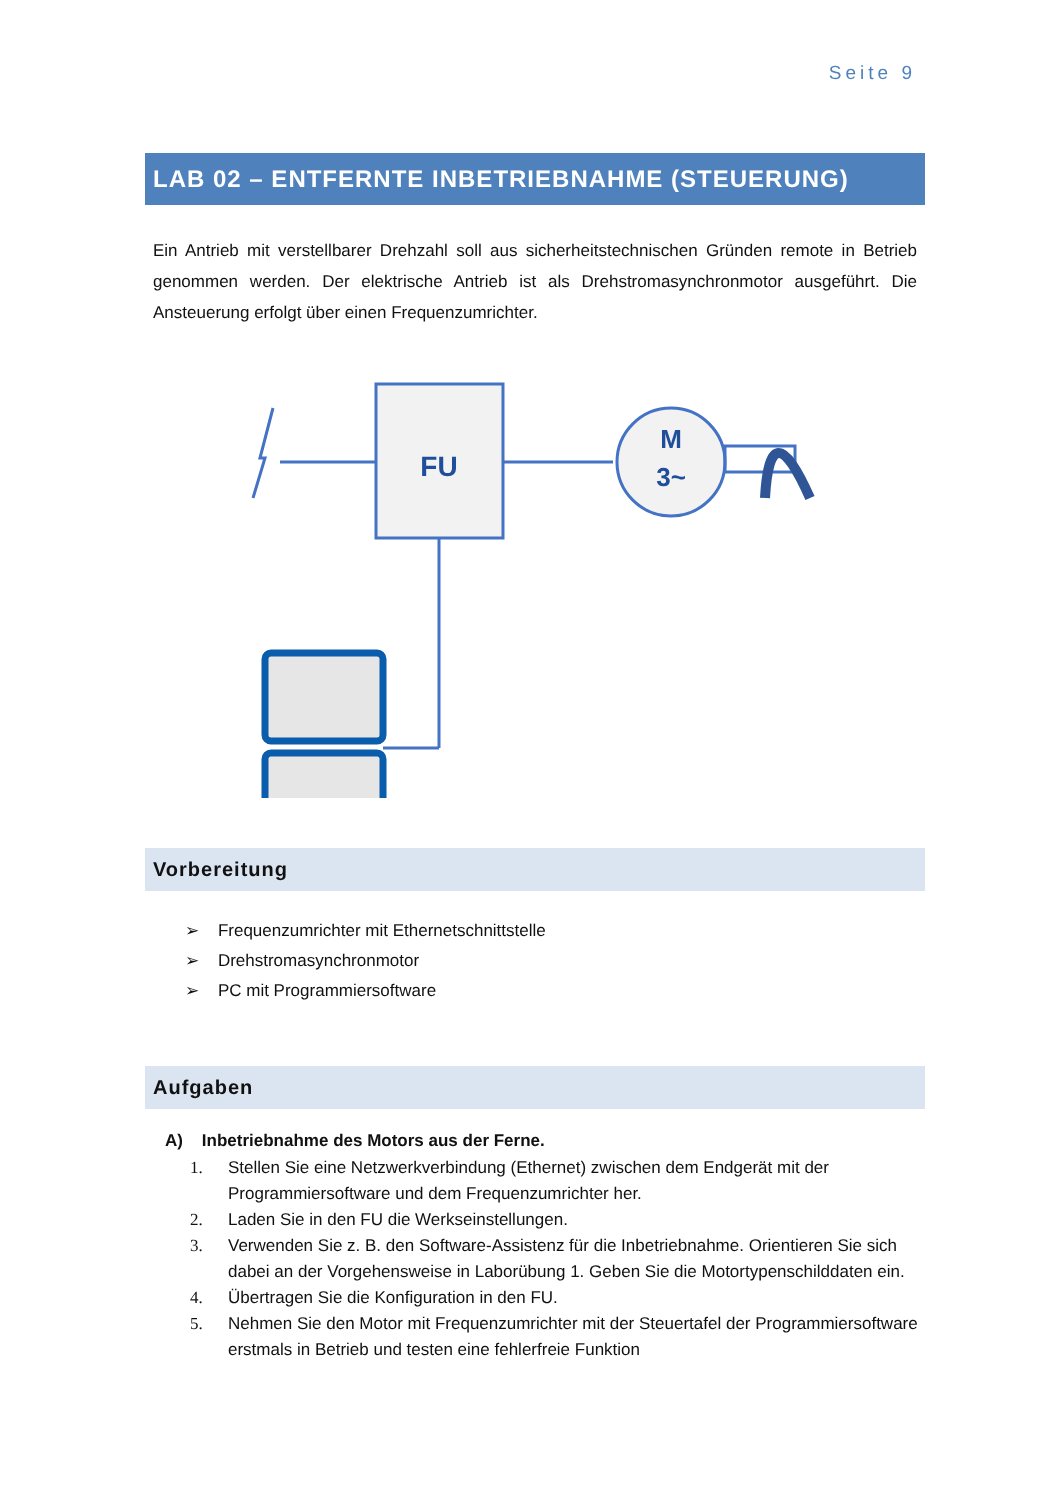Seite 9
LAB 02 – ENTFERNTE INBETRIEBNAHME (STEUERUNG)
Ein Antrieb mit verstellbarer Drehzahl soll aus sicherheitstechnischen Gründen remote in Betrieb genommen werden. Der elektrische Antrieb ist als Drehstromasynchronmotor ausgeführt. Die Ansteuerung erfolgt über einen Frequenzumrichter.
FU
M
3~
Vorbereitung
➢ Frequenzumrichter mit Ethernetschnittstelle
➢ Drehstromasynchronmotor
➢ PC mit Programmiersoftware
Aufgaben
A) Inbetriebnahme des Motors aus der Ferne.
1. Stellen Sie eine Netzwerkverbindung (Ethernet) zwischen dem Endgerät mit der Programmiersoftware und dem Frequenzumrichter her.
2. Laden Sie in den FU die Werkseinstellungen.
3. Verwenden Sie z. B. den Software-Assistenz für die Inbetriebnahme. Orientieren Sie sich dabei an der Vorgehensweise in Laborübung 1. Geben Sie die Motortypenschilddaten ein.
4. Übertragen Sie die Konfiguration in den FU.
5. Nehmen Sie den Motor mit Frequenzumrichter mit der Steuertafel der Programmiersoftware erstmals in Betrieb und testen eine fehlerfreie Funktion